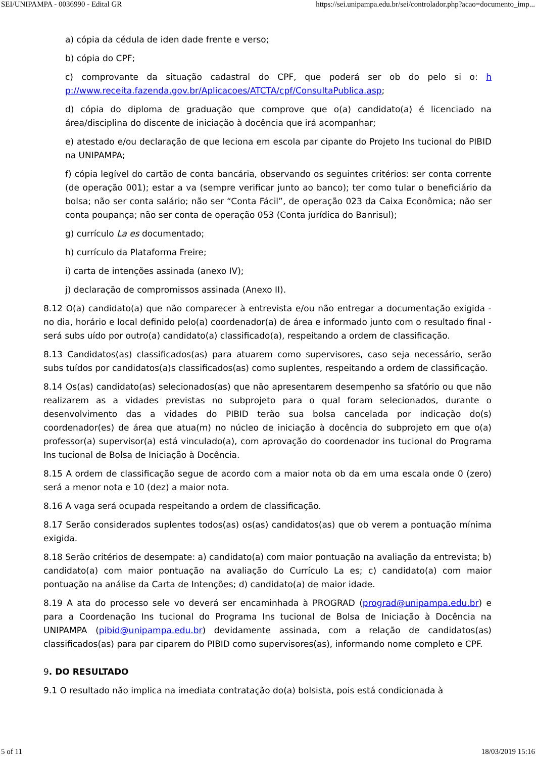SEI/UNIPAMPA - 0036990 - Edital GR https://sei.unipampa.edu.br/sei/controlador.php?acao=documento_imp...
a) cópia da cédula de iden dade frente e verso;
b) cópia do CPF;
c) comprovante da situação cadastral do CPF, que poderá ser ob do pelo si o: h p://www.receita.fazenda.gov.br/Aplicacoes/ATCTA/cpf/ConsultaPublica.asp;
d) cópia do diploma de graduação que comprove que o(a) candidato(a) é licenciado na área/disciplina do discente de iniciação à docência que irá acompanhar;
e) atestado e/ou declaração de que leciona em escola par cipante do Projeto Ins tucional do PIBID na UNIPAMPA;
f) cópia legível do cartão de conta bancária, observando os seguintes critérios: ser conta corrente (de operação 001); estar a va (sempre verificar junto ao banco); ter como tular o beneficiário da bolsa; não ser conta salário; não ser “Conta Fácil”, de operação 023 da Caixa Econômica; não ser conta poupança; não ser conta de operação 053 (Conta jurídica do Banrisul);
g) currículo La es documentado;
h) currículo da Plataforma Freire;
i) carta de intenções assinada (anexo IV);
j) declaração de compromissos assinada (Anexo II).
8.12 O(a) candidato(a) que não comparecer à entrevista e/ou não entregar a documentação exigida - no dia, horário e local definido pelo(a) coordenador(a) de área e informado junto com o resultado final - será subs uído por outro(a) candidato(a) classificado(a), respeitando a ordem de classificação.
8.13 Candidatos(as) classificados(as) para atuarem como supervisores, caso seja necessário, serão subs tuídos por candidatos(a)s classificados(as) como suplentes, respeitando a ordem de classificação.
8.14 Os(as) candidato(as) selecionados(as) que não apresentarem desempenho sa sfatório ou que não realizarem as a vidades previstas no subprojeto para o qual foram selecionados, durante o desenvolvimento das a vidades do PIBID terão sua bolsa cancelada por indicação do(s) coordenador(es) de área que atua(m) no núcleo de iniciação à docência do subprojeto em que o(a) professor(a) supervisor(a) está vinculado(a), com aprovação do coordenador ins tucional do Programa Ins tucional de Bolsa de Iniciação à Docência.
8.15 A ordem de classificação segue de acordo com a maior nota ob da em uma escala onde 0 (zero) será a menor nota e 10 (dez) a maior nota.
8.16 A vaga será ocupada respeitando a ordem de classificação.
8.17 Serão considerados suplentes todos(as) os(as) candidatos(as) que ob verem a pontuação mínima exigida.
8.18 Serão critérios de desempate: a) candidato(a) com maior pontuação na avaliação da entrevista; b) candidato(a) com maior pontuação na avaliação do Currículo La es; c) candidato(a) com maior pontuação na análise da Carta de Intenções; d) candidato(a) de maior idade.
8.19 A ata do processo sele vo deverá ser encaminhada à PROGRAD (prograd@unipampa.edu.br) e para a Coordenação Ins tucional do Programa Ins tucional de Bolsa de Iniciação à Docência na UNIPAMPA (pibid@unipampa.edu.br) devidamente assinada, com a relação de candidatos(as) classificados(as) para par ciparem do PIBID como supervisores(as), informando nome completo e CPF.
9. DO RESULTADO
9.1 O resultado não implica na imediata contratação do(a) bolsista, pois está condicionada à
5 of 11 18/03/2019 15:16